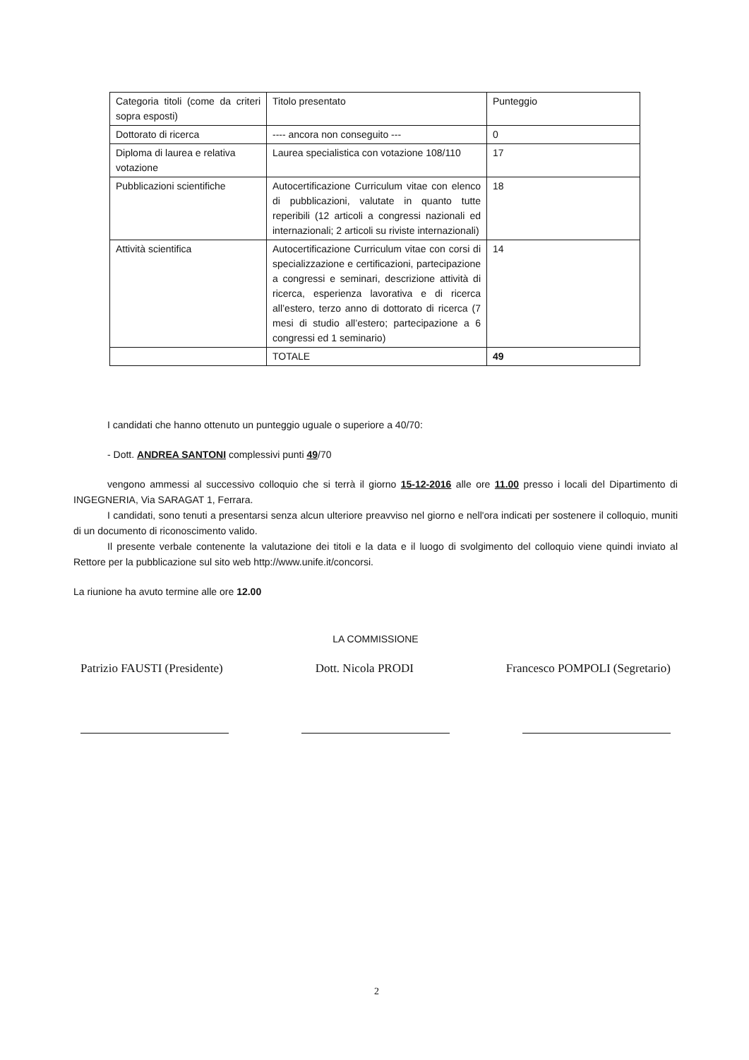| Categoria titoli (come da criteri sopra esposti) | Titolo presentato | Punteggio |
| Dottorato di ricerca | ---- ancora non conseguito --- | 0 |
| Diploma di laurea e relativa votazione | Laurea specialistica con votazione 108/110 | 17 |
| Pubblicazioni scientifiche | Autocertificazione Curriculum vitae con elenco di pubblicazioni, valutate in quanto tutte reperibili (12 articoli a congressi nazionali ed internazionali; 2 articoli su riviste internazionali) | 18 |
| Attività scientifica | Autocertificazione Curriculum vitae con corsi di specializzazione e certificazioni, partecipazione a congressi e seminari, descrizione attività di ricerca, esperienza lavorativa e di ricerca all’estero, terzo anno di dottorato di ricerca (7 mesi di studio all’estero; partecipazione a 6 congressi ed 1 seminario) | 14 |
| | TOTALE | 49 |
I candidati che hanno ottenuto un punteggio uguale o superiore a 40/70:
- Dott. ANDREA SANTONI complessivi punti 49/70
vengono ammessi al successivo colloquio che si terrà il giorno 15-12-2016 alle ore 11.00 presso i locali del Dipartimento di INGEGNERIA, Via SARAGAT 1, Ferrara.
I candidati, sono tenuti a presentarsi senza alcun ulteriore preavviso nel giorno e nell'ora indicati per sostenere il colloquio, muniti di un documento di riconoscimento valido.
Il presente verbale contenente la valutazione dei titoli e la data e il luogo di svolgimento del colloquio viene quindi inviato al Rettore per la pubblicazione sul sito web http://www.unife.it/concorsi.
La riunione ha avuto termine alle ore 12.00
LA COMMISSIONE
Patrizio FAUSTI (Presidente) Dott. Nicola PRODI Francesco POMPOLI (Segretario)
2